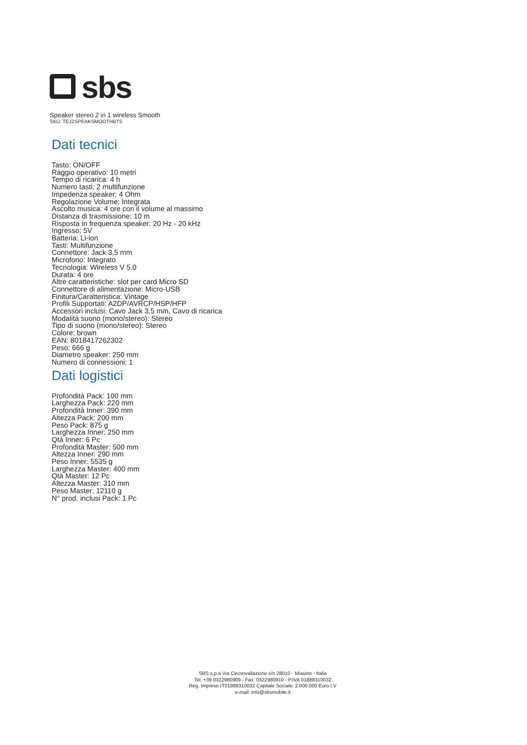sbs
Speaker stereo 2 in 1 wireless Smooth
SKU: TEJZSPEAKSMOOTHBTS
Dati tecnici
Tasto: ON/OFF
Raggio operativo: 10 metri
Tempo di ricarica: 4 h
Numero tasti: 2 multifunzione
Impedenza speaker: 4 Ohm
Regolazione Volume: Integrata
Ascolto musica: 4 ore con il volume al massimo
Distanza di trasmissione: 10 m
Risposta in frequenza speaker: 20 Hz - 20 kHz
Ingresso: 5V
Batteria: Li-ion
Tasti: Multifunzione
Connettore: Jack 3,5 mm
Microfono: Integrato
Tecnologia: Wireless V 5.0
Durata: 4 ore
Altre caratteristiche: slot per card Micro SD
Connettore di alimentazione: Micro-USB
Finitura/Caratteristica: Vintage
Profili Supportati: A2DP/AVRCP/HSP/HFP
Accessori inclusi: Cavo Jack 3,5 mm, Cavo di ricarica
Modalità suono (mono/stereo): Stereo
Tipo di suono (mono/stereo): Stereo
Colore: brown
EAN: 8018417262302
Peso: 666 g
Diametro speaker: 250 mm
Numero di connessioni: 1
Dati logistici
Profondità Pack: 100 mm
Larghezza Pack: 220 mm
Profondità Inner: 390 mm
Altezza Pack: 200 mm
Peso Pack: 875 g
Larghezza Inner: 250 mm
Qtà Inner: 6 Pc
Profondità Master: 500 mm
Altezza Inner: 290 mm
Peso Inner: 5535 g
Larghezza Master: 400 mm
Qtà Master: 12 Pc
Altezza Master: 310 mm
Peso Master: 12110 g
N° prod. inclusi Pack: 1 Pc
SBS s.p.a Via Circonvallazione s/n 28010 - Miasino - Italia
Tel. +39 0322980909 - Fax. 0322980910 - P.IVA 01888310032
Reg. Imprese IT01888310032 Capitale Sociale: 2.000.000 Euro I.V
e-mail: info@sbsmobile.it